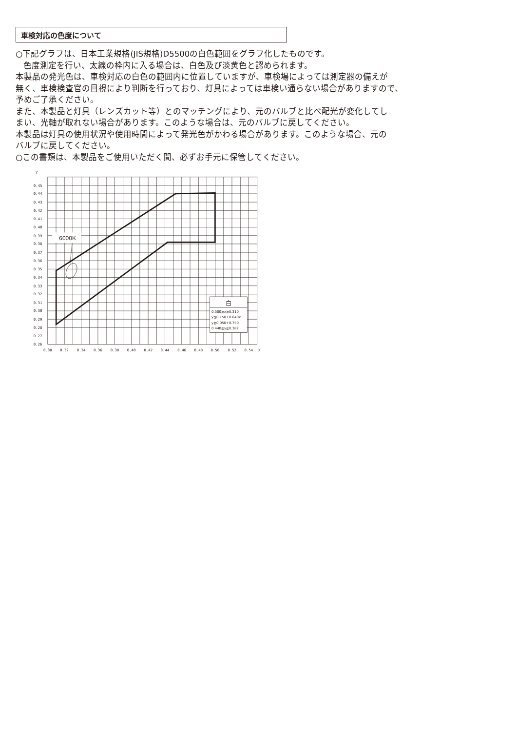車検対応の色度について
○下記グラフは、日本工業規格(JIS規格)D5500の白色範囲をグラフ化したものです。
色度測定を行い、太線の枠内に入る場合は、白色及び淡黄色と認められます。
本製品の発光色は、車検対応の白色の範囲内に位置していますが、車検場によっては測定器の備えが
無く、車検検査官の目視により判断を行っており、灯具によっては車検い通らない場合がありますので、
予めご了承ください。
また、本製品と灯具（レンズカット等）とのマッチングにより、元のバルブと比べ配光が変化してし
まい、光軸が取れない場合があります。このような場合は、元のバルブに戻してください。
本製品は灯具の使用状況や使用時間によって発光色がかわる場合があります。このような場合、元の
バルブに戻してください。
○この書類は、本製品をご使用いただく間、必ずお手元に保管してください。
6000K
白
0.500≧x≧0.310
y≦0.150+0.640x
y≧0.050+0.750
0.440≧y≧0.382
Y
0.45
0.44
0.43
0.42
0.41
0.40
0.39
0.38
0.37
0.36
0.35
0.34
0.33
0.32
0.31
0.30
0.29
0.28
0.27
0.26
0.30
0.32
0.34
0.36
0.38
0.40
0.42
0.44
0.46
0.48
0.50
0.52
0.54
X